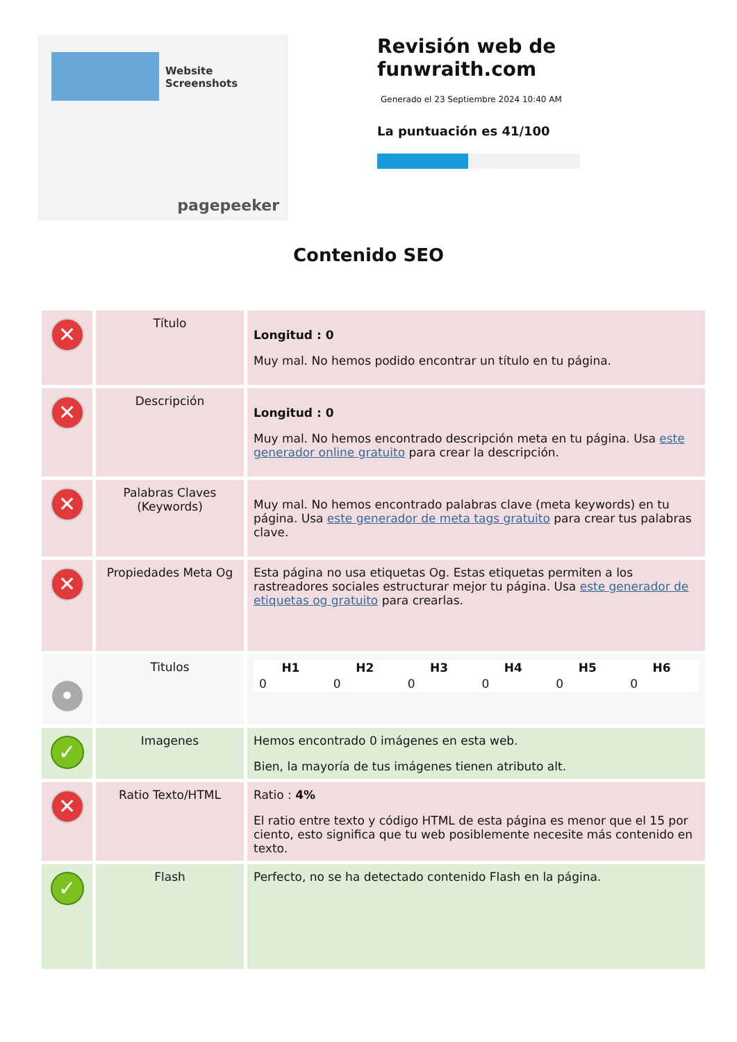Website Screenshots
pagepeeker
Revisión web de
funwraith.com
Generado el 23 Septiembre 2024 10:40 AM
La puntuación es 41/100
Contenido SEO
| ✕ | Título | Longitud : 0 Muy mal. No hemos podido encontrar un título en tu página. |
| ✕ | Descripción | Longitud : 0 Muy mal. No hemos encontrado descripción meta en tu página. Usa este generador online gratuito para crear la descripción. |
| ✕ | Palabras Claves (Keywords) | Muy mal. No hemos encontrado palabras clave (meta keywords) en tu página. Usa este generador de meta tags gratuito para crear tus palabras clave. |
| ✕ | Propiedades Meta Og | Esta página no usa etiquetas Og. Estas etiquetas permiten a los rastreadores sociales estructurar mejor tu página. Usa este generador de etiquetas og gratuito para crearlas. |
| • | Titulos | / H1 / H2 / H3 / H4 / H5 / H6 / / --- / --- / --- / --- / --- / --- / / 0 / 0 / 0 / 0 / 0 / 0 / |
| ✓ | Imagenes | Hemos encontrado 0 imágenes en esta web. Bien, la mayoría de tus imágenes tienen atributo alt. |
| ✕ | Ratio Texto/HTML | Ratio : 4% El ratio entre texto y código HTML de esta página es menor que el 15 por ciento, esto significa que tu web posiblemente necesite más contenido en texto. |
| ✓ | Flash | Perfecto, no se ha detectado contenido Flash en la página. |